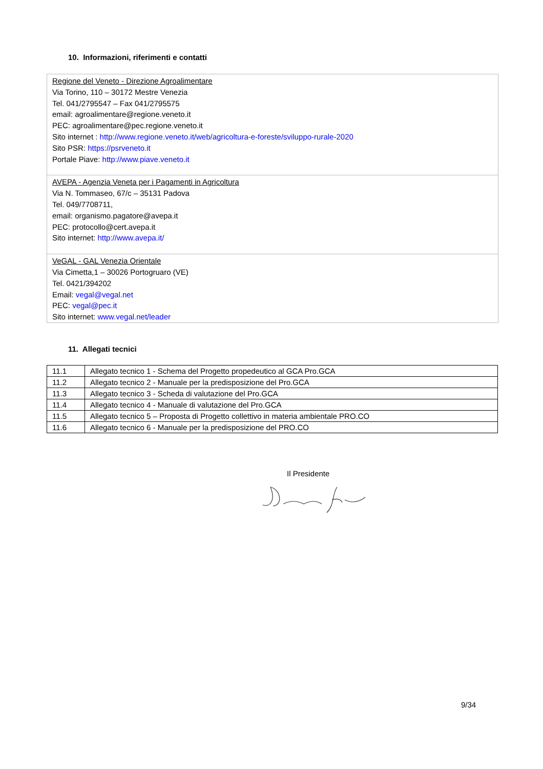10. Informazioni, riferimenti e contatti
Regione del Veneto - Direzione Agroalimentare
Via Torino, 110 – 30172 Mestre Venezia
Tel. 041/2795547 – Fax 041/2795575
email: agroalimentare@regione.veneto.it
PEC: agroalimentare@pec.regione.veneto.it
Sito internet : http://www.regione.veneto.it/web/agricoltura-e-foreste/sviluppo-rurale-2020
Sito PSR: https://psrveneto.it
Portale Piave: http://www.piave.veneto.it
AVEPA - Agenzia Veneta per i Pagamenti in Agricoltura
Via N. Tommaseo, 67/c – 35131 Padova
Tel. 049/7708711,
email: organismo.pagatore@avepa.it
PEC: protocollo@cert.avepa.it
Sito internet: http://www.avepa.it/
VeGAL - GAL Venezia Orientale
Via Cimetta,1 – 30026 Portogruaro (VE)
Tel. 0421/394202
Email: vegal@vegal.net
PEC: vegal@pec.it
Sito internet: www.vegal.net/leader
11. Allegati tecnici
| 11.1 | Allegato tecnico 1 - Schema del Progetto propedeutico al GCA Pro.GCA |
| 11.2 | Allegato tecnico 2 - Manuale per la predisposizione del Pro.GCA |
| 11.3 | Allegato tecnico 3 - Scheda di valutazione del Pro.GCA |
| 11.4 | Allegato tecnico 4 - Manuale di valutazione del Pro.GCA |
| 11.5 | Allegato tecnico 5 – Proposta di Progetto collettivo in materia ambientale PRO.CO |
| 11.6 | Allegato tecnico 6 - Manuale per la predisposizione del PRO.CO |
Il Presidente
9/34